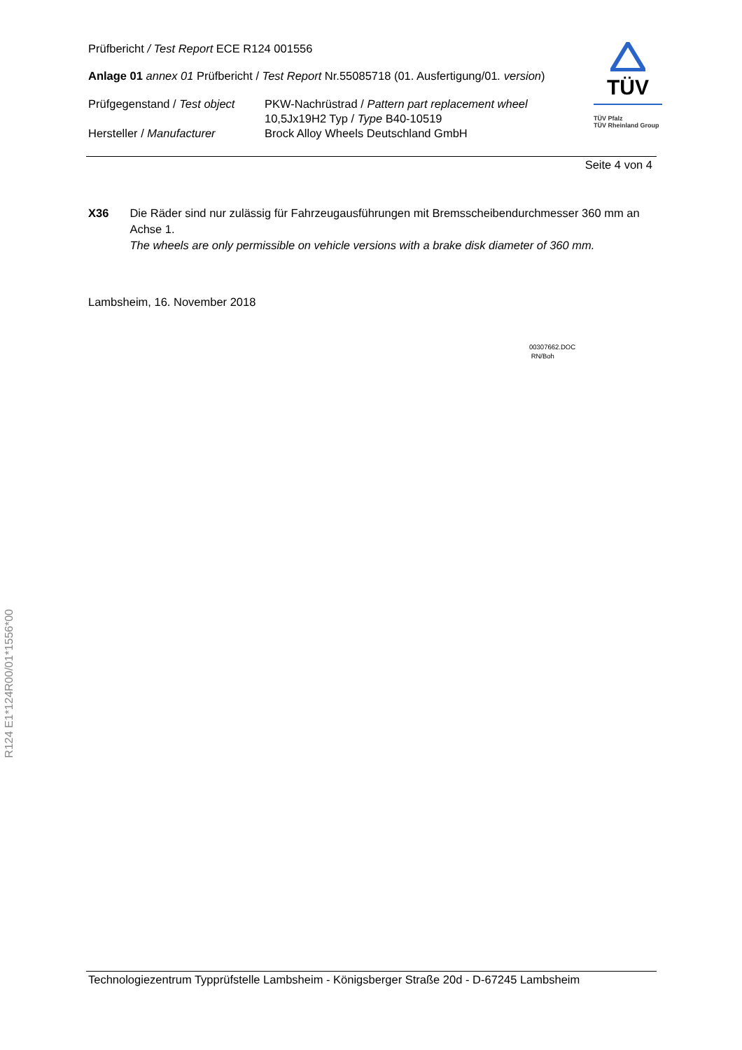TÜV
TÜV Pfalz
TÜV Rheinland Group
Prüfbericht / Test Report ECE R124 001556
Anlage 01 annex 01 Prüfbericht / Test Report Nr.55085718 (01. Ausfertigung/01. version)
Prüfgegenstand / Test object
PKW-Nachrüstrad / Pattern part replacement wheel
10,5Jx19H2 Typ / Type B40-10519
Hersteller / Manufacturer Brock Alloy Wheels Deutschland GmbH
Seite 4 von 4
X36 Die Räder sind nur zulässig für Fahrzeugausführungen mit Bremsscheibendurchmesser 360 mm an Achse 1.
The wheels are only permissible on vehicle versions with a brake disk diameter of 360 mm.
Lambsheim, 16. November 2018
00307662.DOC
RN/Boh
Technologiezentrum Typprüfstelle Lambsheim - Königsberger Straße 20d - D-67245 Lambsheim
R124 E1*124R00/01*1556*00